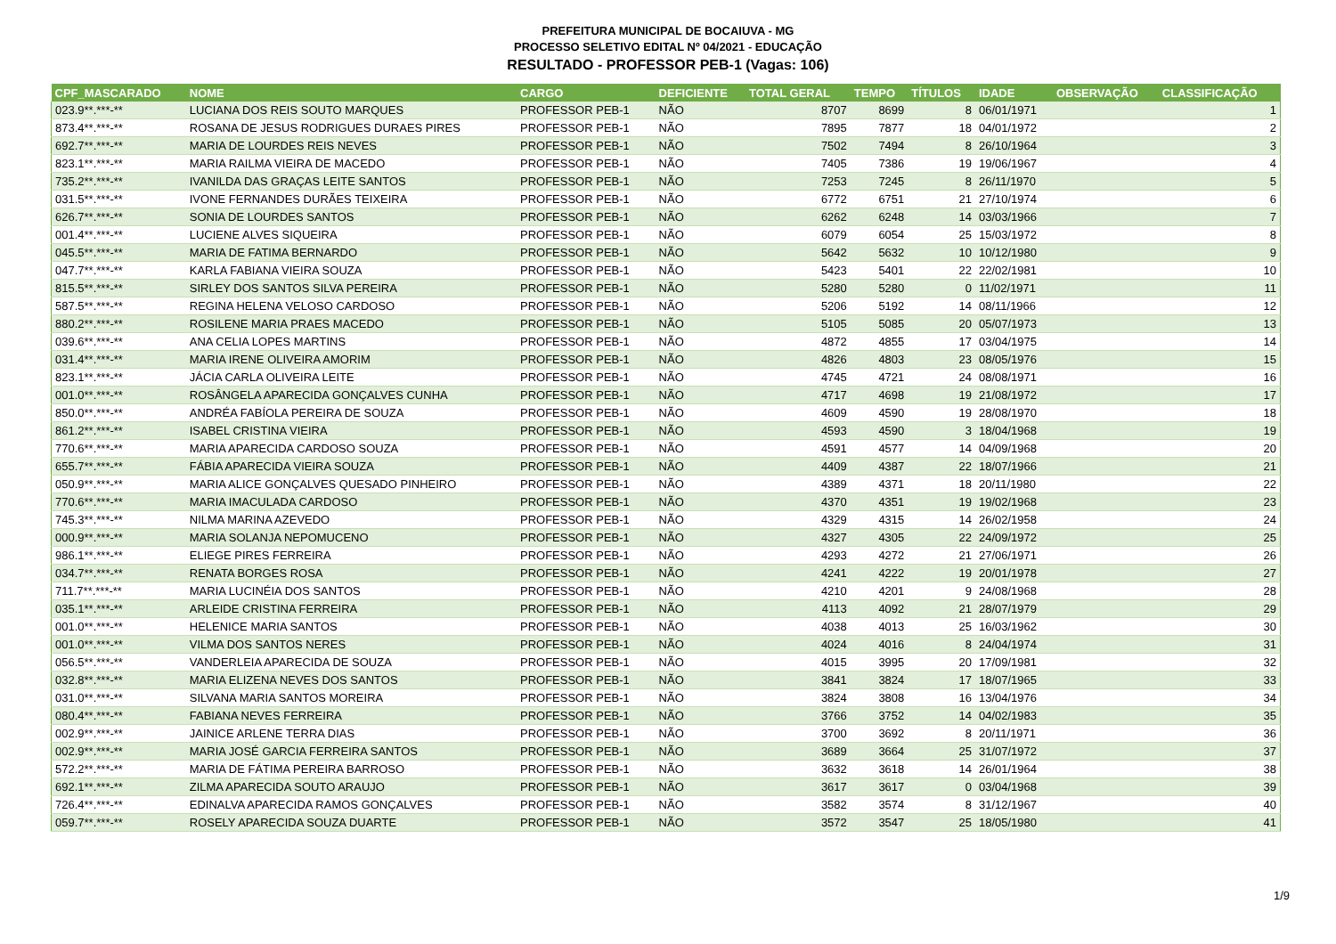PREFEITURA MUNICIPAL DE BOCAIUVA - MG
PROCESSO SELETIVO EDITAL Nº 04/2021 - EDUCAÇÃO
RESULTADO - PROFESSOR PEB-1 (Vagas: 106)
| CPF_MASCARADO | NOME | CARGO | DEFICIENTE | TOTAL GERAL | TEMPO | TÍTULOS | IDADE | OBSERVAÇÃO | CLASSIFICAÇÃO |
| --- | --- | --- | --- | --- | --- | --- | --- | --- | --- |
| 023.9**.***-** | LUCIANA DOS REIS SOUTO MARQUES | PROFESSOR PEB-1 | NÃO | 8707 | 8699 | 8 | 06/01/1971 | | 1 |
| 873.4**.***-** | ROSANA DE JESUS RODRIGUES DURAES PIRES | PROFESSOR PEB-1 | NÃO | 7895 | 7877 | 18 | 04/01/1972 | | 2 |
| 692.7**.***-** | MARIA DE LOURDES REIS NEVES | PROFESSOR PEB-1 | NÃO | 7502 | 7494 | 8 | 26/10/1964 | | 3 |
| 823.1**.***-** | MARIA RAILMA VIEIRA DE MACEDO | PROFESSOR PEB-1 | NÃO | 7405 | 7386 | 19 | 19/06/1967 | | 4 |
| 735.2**.***-** | IVANILDA DAS GRAÇAS LEITE SANTOS | PROFESSOR PEB-1 | NÃO | 7253 | 7245 | 8 | 26/11/1970 | | 5 |
| 031.5**.***-** | IVONE FERNANDES DURÃES TEIXEIRA | PROFESSOR PEB-1 | NÃO | 6772 | 6751 | 21 | 27/10/1974 | | 6 |
| 626.7**.***-** | SONIA DE LOURDES SANTOS | PROFESSOR PEB-1 | NÃO | 6262 | 6248 | 14 | 03/03/1966 | | 7 |
| 001.4**.***-** | LUCIENE ALVES SIQUEIRA | PROFESSOR PEB-1 | NÃO | 6079 | 6054 | 25 | 15/03/1972 | | 8 |
| 045.5**.***-** | MARIA DE FATIMA BERNARDO | PROFESSOR PEB-1 | NÃO | 5642 | 5632 | 10 | 10/12/1980 | | 9 |
| 047.7**.***-** | KARLA FABIANA VIEIRA SOUZA | PROFESSOR PEB-1 | NÃO | 5423 | 5401 | 22 | 22/02/1981 | | 10 |
| 815.5**.***-** | SIRLEY DOS SANTOS SILVA PEREIRA | PROFESSOR PEB-1 | NÃO | 5280 | 5280 | 0 | 11/02/1971 | | 11 |
| 587.5**.***-** | REGINA HELENA VELOSO CARDOSO | PROFESSOR PEB-1 | NÃO | 5206 | 5192 | 14 | 08/11/1966 | | 12 |
| 880.2**.***-** | ROSILENE MARIA PRAES MACEDO | PROFESSOR PEB-1 | NÃO | 5105 | 5085 | 20 | 05/07/1973 | | 13 |
| 039.6**.***-** | ANA CELIA LOPES MARTINS | PROFESSOR PEB-1 | NÃO | 4872 | 4855 | 17 | 03/04/1975 | | 14 |
| 031.4**.***-** | MARIA IRENE OLIVEIRA AMORIM | PROFESSOR PEB-1 | NÃO | 4826 | 4803 | 23 | 08/05/1976 | | 15 |
| 823.1**.***-** | JÁCIA CARLA OLIVEIRA LEITE | PROFESSOR PEB-1 | NÃO | 4745 | 4721 | 24 | 08/08/1971 | | 16 |
| 001.0**.***-** | ROSÂNGELA APARECIDA GONÇALVES CUNHA | PROFESSOR PEB-1 | NÃO | 4717 | 4698 | 19 | 21/08/1972 | | 17 |
| 850.0**.***-** | ANDRÉA FABÍOLA PEREIRA DE SOUZA | PROFESSOR PEB-1 | NÃO | 4609 | 4590 | 19 | 28/08/1970 | | 18 |
| 861.2**.***-** | ISABEL CRISTINA VIEIRA | PROFESSOR PEB-1 | NÃO | 4593 | 4590 | 3 | 18/04/1968 | | 19 |
| 770.6**.***-** | MARIA APARECIDA CARDOSO SOUZA | PROFESSOR PEB-1 | NÃO | 4591 | 4577 | 14 | 04/09/1968 | | 20 |
| 655.7**.***-** | FÁBIA APARECIDA VIEIRA SOUZA | PROFESSOR PEB-1 | NÃO | 4409 | 4387 | 22 | 18/07/1966 | | 21 |
| 050.9**.***-** | MARIA ALICE GONÇALVES QUESADO PINHEIRO | PROFESSOR PEB-1 | NÃO | 4389 | 4371 | 18 | 20/11/1980 | | 22 |
| 770.6**.***-** | MARIA IMACULADA CARDOSO | PROFESSOR PEB-1 | NÃO | 4370 | 4351 | 19 | 19/02/1968 | | 23 |
| 745.3**.***-** | NILMA MARINA AZEVEDO | PROFESSOR PEB-1 | NÃO | 4329 | 4315 | 14 | 26/02/1958 | | 24 |
| 000.9**.***-** | MARIA SOLANJA NEPOMUCENO | PROFESSOR PEB-1 | NÃO | 4327 | 4305 | 22 | 24/09/1972 | | 25 |
| 986.1**.***-** | ELIEGE PIRES FERREIRA | PROFESSOR PEB-1 | NÃO | 4293 | 4272 | 21 | 27/06/1971 | | 26 |
| 034.7**.***-** | RENATA BORGES ROSA | PROFESSOR PEB-1 | NÃO | 4241 | 4222 | 19 | 20/01/1978 | | 27 |
| 711.7**.***-** | MARIA LUCINÉIA DOS SANTOS | PROFESSOR PEB-1 | NÃO | 4210 | 4201 | 9 | 24/08/1968 | | 28 |
| 035.1**.***-** | ARLEIDE CRISTINA FERREIRA | PROFESSOR PEB-1 | NÃO | 4113 | 4092 | 21 | 28/07/1979 | | 29 |
| 001.0**.***-** | HELENICE MARIA SANTOS | PROFESSOR PEB-1 | NÃO | 4038 | 4013 | 25 | 16/03/1962 | | 30 |
| 001.0**.***-** | VILMA DOS SANTOS NERES | PROFESSOR PEB-1 | NÃO | 4024 | 4016 | 8 | 24/04/1974 | | 31 |
| 056.5**.***-** | VANDERLEIA APARECIDA DE SOUZA | PROFESSOR PEB-1 | NÃO | 4015 | 3995 | 20 | 17/09/1981 | | 32 |
| 032.8**.***-** | MARIA ELIZENA NEVES DOS SANTOS | PROFESSOR PEB-1 | NÃO | 3841 | 3824 | 17 | 18/07/1965 | | 33 |
| 031.0**.***-** | SILVANA MARIA SANTOS MOREIRA | PROFESSOR PEB-1 | NÃO | 3824 | 3808 | 16 | 13/04/1976 | | 34 |
| 080.4**.***-** | FABIANA NEVES FERREIRA | PROFESSOR PEB-1 | NÃO | 3766 | 3752 | 14 | 04/02/1983 | | 35 |
| 002.9**.***-** | JAINICE ARLENE TERRA DIAS | PROFESSOR PEB-1 | NÃO | 3700 | 3692 | 8 | 20/11/1971 | | 36 |
| 002.9**.***-** | MARIA JOSÉ GARCIA FERREIRA SANTOS | PROFESSOR PEB-1 | NÃO | 3689 | 3664 | 25 | 31/07/1972 | | 37 |
| 572.2**.***-** | MARIA DE FÁTIMA PEREIRA BARROSO | PROFESSOR PEB-1 | NÃO | 3632 | 3618 | 14 | 26/01/1964 | | 38 |
| 692.1**.***-** | ZILMA APARECIDA SOUTO ARAUJO | PROFESSOR PEB-1 | NÃO | 3617 | 3617 | 0 | 03/04/1968 | | 39 |
| 726.4**.***-** | EDINALVA APARECIDA RAMOS GONÇALVES | PROFESSOR PEB-1 | NÃO | 3582 | 3574 | 8 | 31/12/1967 | | 40 |
| 059.7**.***-** | ROSELY APARECIDA SOUZA DUARTE | PROFESSOR PEB-1 | NÃO | 3572 | 3547 | 25 | 18/05/1980 | | 41 |
1/9